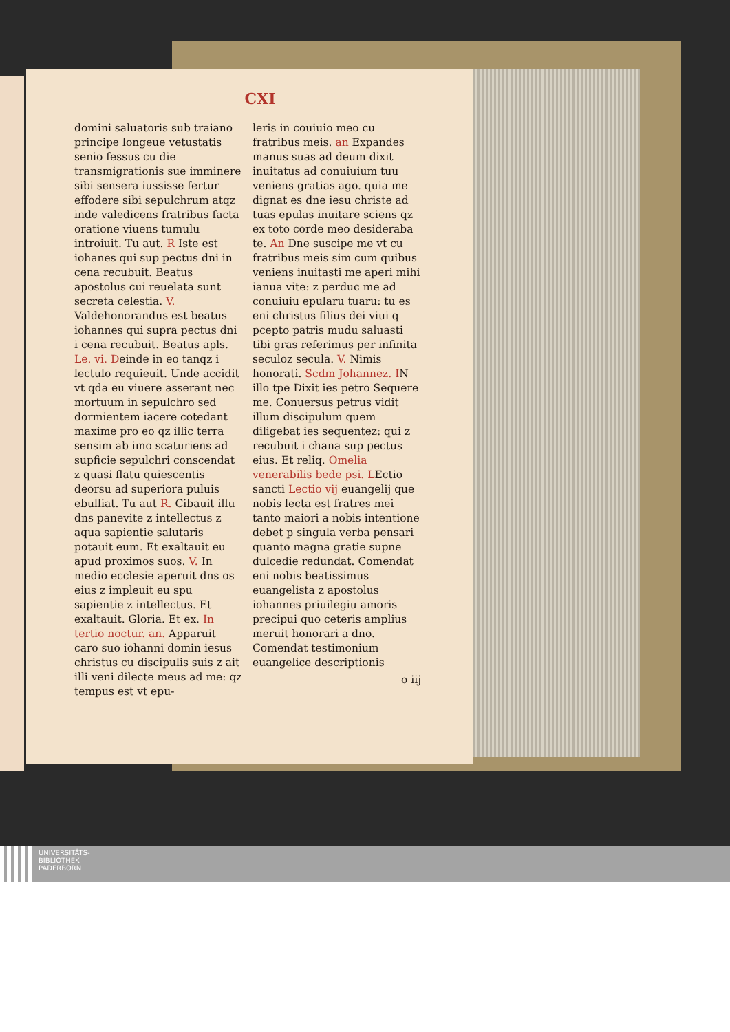CXI
domini saluatoris sub traiano principe longeue vetustatis senio fessus cu die transmigrationis sue imminere sibi sensera iussisse fertur effodere sibi sepulchrum atqz inde valedicens fratribus facta oratione viuens tumulu introiuit. Tu aut. R Iste est iohanes qui sup pectus dni in cena recubuit. Beatus apostolus cui reuelata sunt secreta celestia. V. Valdehonorandus est beatus iohannes qui supra pectus dni i cena recubuit. Beatus apls. Le. vi. Deinde in eo tanqz i lectulo requieuit. Unde accidit vt qda eu viuere asserant nec mortuum in sepulchro sed dormientem iacere cotedant maxime pro eo qz illic terra sensim ab imo scaturiens ad supficie sepulchri conscendat z quasi flatu quiescentis deorsu ad superiora puluis ebulliat. Tu aut R. Cibauit illu dns panevite z intellectus z aqua sapientie salutaris potauit eum. Et exaltauit eu apud proximos suos. V. In medio ecclesie aperuit dns os eius z impleuit eu spu sapientie z intellectus. Et exaltauit. Gloria. Et ex. In tertio noctur. an. Apparuit caro suo iohanni domin iesus christus cu discipulis suis z ait illi veni dilecte meus ad me: qz tempus est vt epu-
leris in couiuio meo cu fratribus meis. an Expandes manus suas ad deum dixit inuitatus ad conuiuium tuu veniens gratias ago. quia me dignat es dne iesu christe ad tuas epulas inuitare sciens qz ex toto corde meo desideraba te. An Dne suscipe me vt cu fratribus meis sim cum quibus veniens inuitasti me aperi mihi ianua vite: z perduc me ad conuiuiu epularu tuaru: tu es eni christus filius dei viui q pcepto patris mudu saluasti tibi gras referimus per infinita seculoz secula. V. Nimis honorati. Scdm Johannez. IN illo tpe Dixit ies petro Sequere me. Conuersus petrus vidit illum discipulum quem diligebat ies sequentez: qui z recubuit i chana sup pectus eius. Et reliq. Omelia venerabilis bede psi. LEctio sancti Lectio vij euangelij que nobis lecta est fratres mei tanto maiori a nobis intentione debet p singula verba pensari quanto magna gratie supne dulcedie redundat. Comendat eni nobis beatissimus euangelista z apostolus iohannes priuilegiu amoris precipui quo ceteris amplius meruit honorari a dno. Comendat testimonium euangelice descriptionis
o iij
UNIVERSITÄTS-
BIBLIOTHEK
PADERBORN